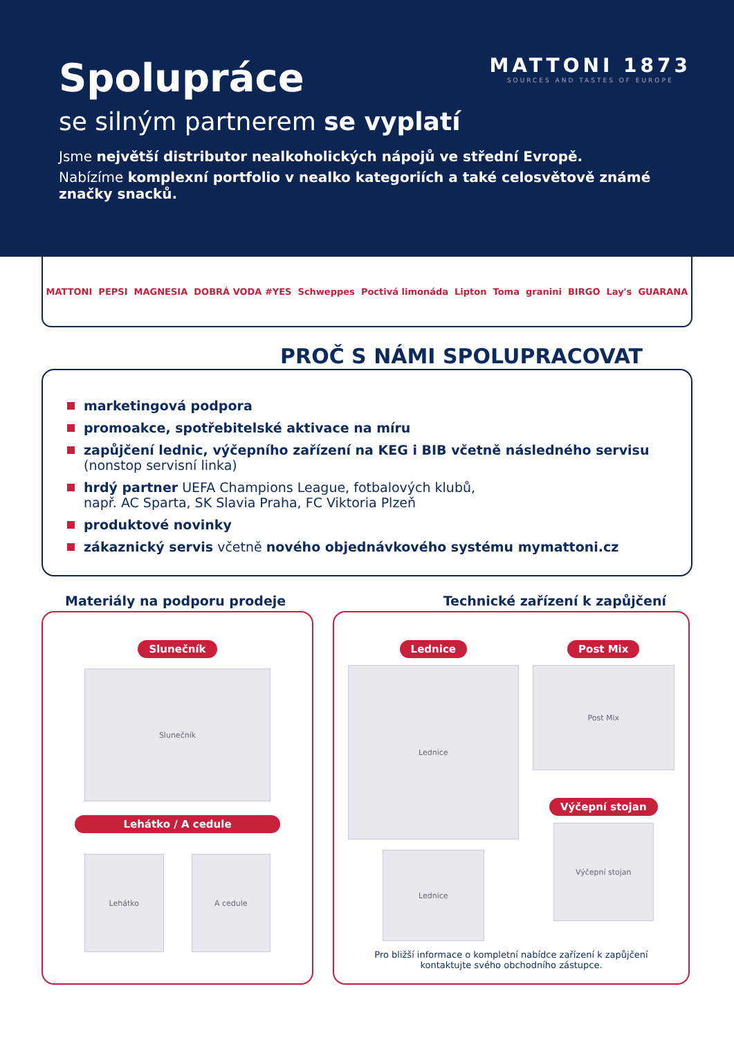MATTONI 1873
SOURCES AND TASTES OF EUROPE
Spolupráce
se silným partnerem se vyplatí
Jsme největší distributor nealkoholických nápojů ve střední Evropě.
Nabízíme komplexní portfolio v nealko kategoriích a také celosvětově známé značky snacků.
MATTONI PEPSI MAGNESIA DOBRÁ VODA #YES Schweppes Poctivá limonáda Lipton Toma granini BIRGO Lay's GUARANA
PROČ S NÁMI SPOLUPRACOVAT
marketingová podpora
promoakce, spotřebitelské aktivace na míru
zapůjčení lednic, výčepního zařízení na KEG i BIB včetně následného servisu
(nonstop servisní linka)
hrdý partner UEFA Champions League, fotbalových klubů,
např. AC Sparta, SK Slavia Praha, FC Viktoria Plzeň
produktové novinky
zákaznický servis včetně nového objednávkového systému mymattoni.cz
Materiály na podporu prodeje
Slunečník
Slunečník
Lehátko / A cedule
Lehátko A cedule
Technické zařízení k zapůjčení
Lednice
Lednice
Lednice
Post Mix
Post Mix
Výčepní stojan
Výčepní stojan
Pro bližší informace o kompletní nabídce zařízení k zapůjčení
kontaktujte svého obchodního zástupce.